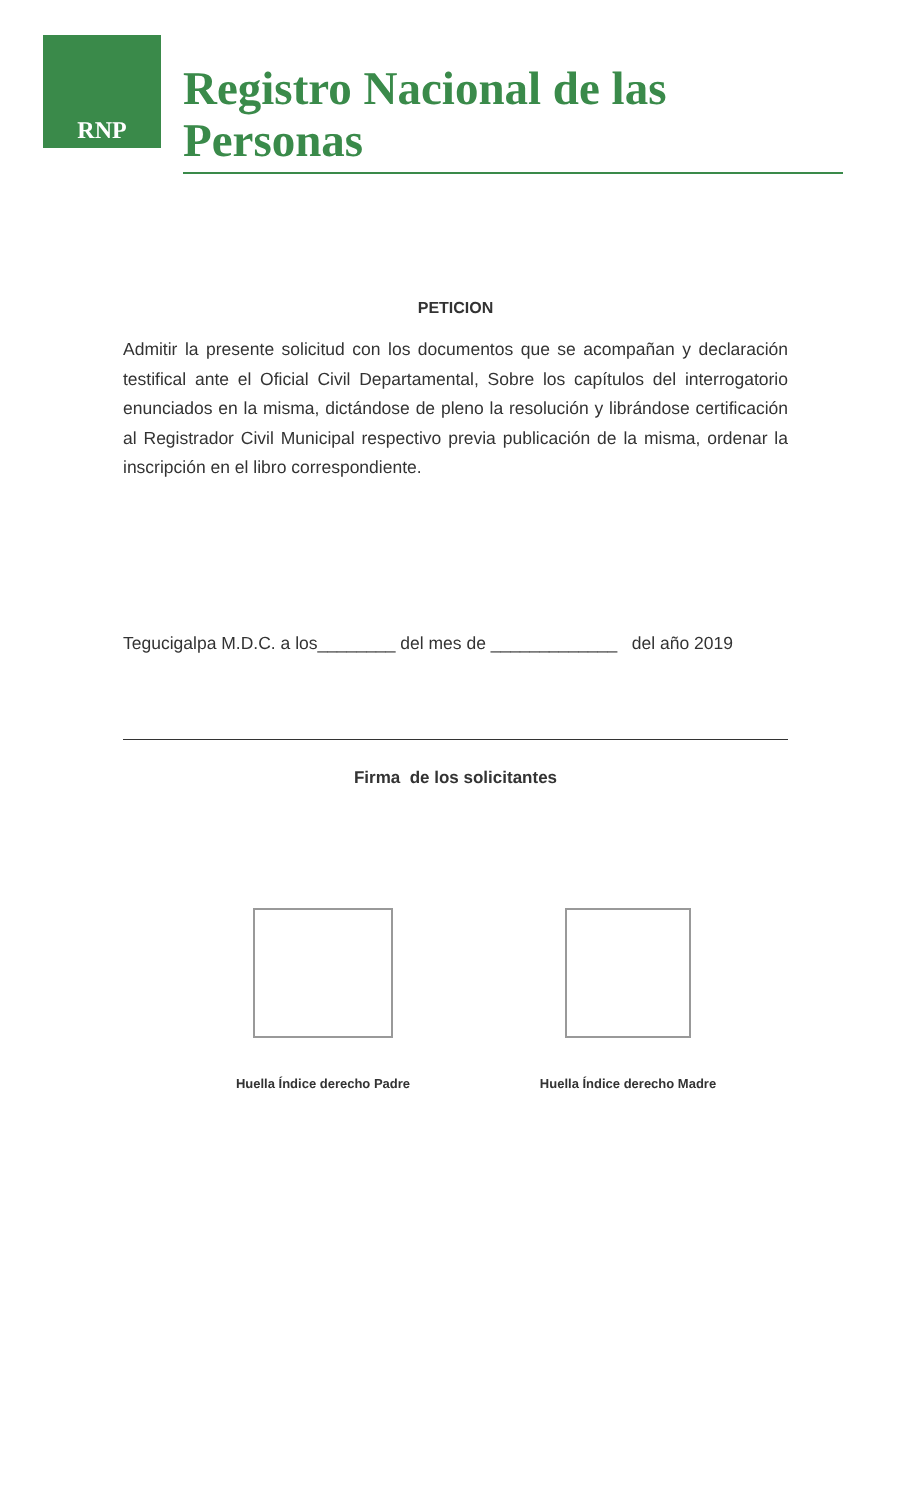RNP
Registro Nacional de las Personas
PETICION
Admitir la presente solicitud con los documentos que se acompañan y declaración testifical ante el Oficial Civil Departamental, Sobre los capítulos del interrogatorio enunciados en la misma, dictándose de pleno la resolución y librándose certificación al Registrador Civil Municipal respectivo previa publicación de la misma, ordenar la inscripción en el libro correspondiente.
Tegucigalpa M.D.C. a los________ del mes de _____________ del año 2019
Firma de los solicitantes
Huella Índice derecho Padre
Huella Índice derecho Madre